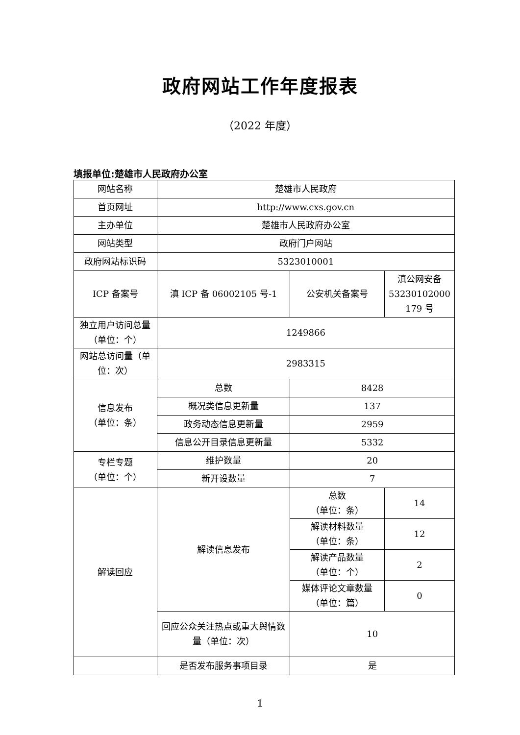政府网站工作年度报表
（2022 年度）
填报单位:楚雄市人民政府办公室
| 网站名称 | 楚雄市人民政府 | | |
| 首页网址 | http://www.cxs.gov.cn | | |
| 主办单位 | 楚雄市人民政府办公室 | | |
| 网站类型 | 政府门户网站 | | |
| 政府网站标识码 | 5323010001 | | |
| ICP 备案号 | 滇 ICP 备 06002105 号-1 | 公安机关备案号 | 滇公网安备 53230102000 179 号 |
| 独立用户访问总量（单位：个） | 1249866 | | |
| 网站总访问量（单位：次） | 2983315 | | |
| 信息发布 （单位：条） | 总数 | 8428 | |
| | 概况类信息更新量 | 137 | |
| | 政务动态信息更新量 | 2959 | |
| | 信息公开目录信息更新量 | 5332 | |
| 专栏专题 （单位：个） | 维护数量 | 20 | |
| | 新开设数量 | 7 | |
| 解读回应 | 解读信息发布 | 总数 （单位：条） | 14 |
| | | 解读材料数量 （单位：条） | 12 |
| | | 解读产品数量 （单位：个） | 2 |
| | | 媒体评论文章数量 （单位：篇） | 0 |
| | 回应公众关注热点或重大舆情数量（单位：次） | 10 | |
| | 是否发布服务事项目录 | 是 | |
1